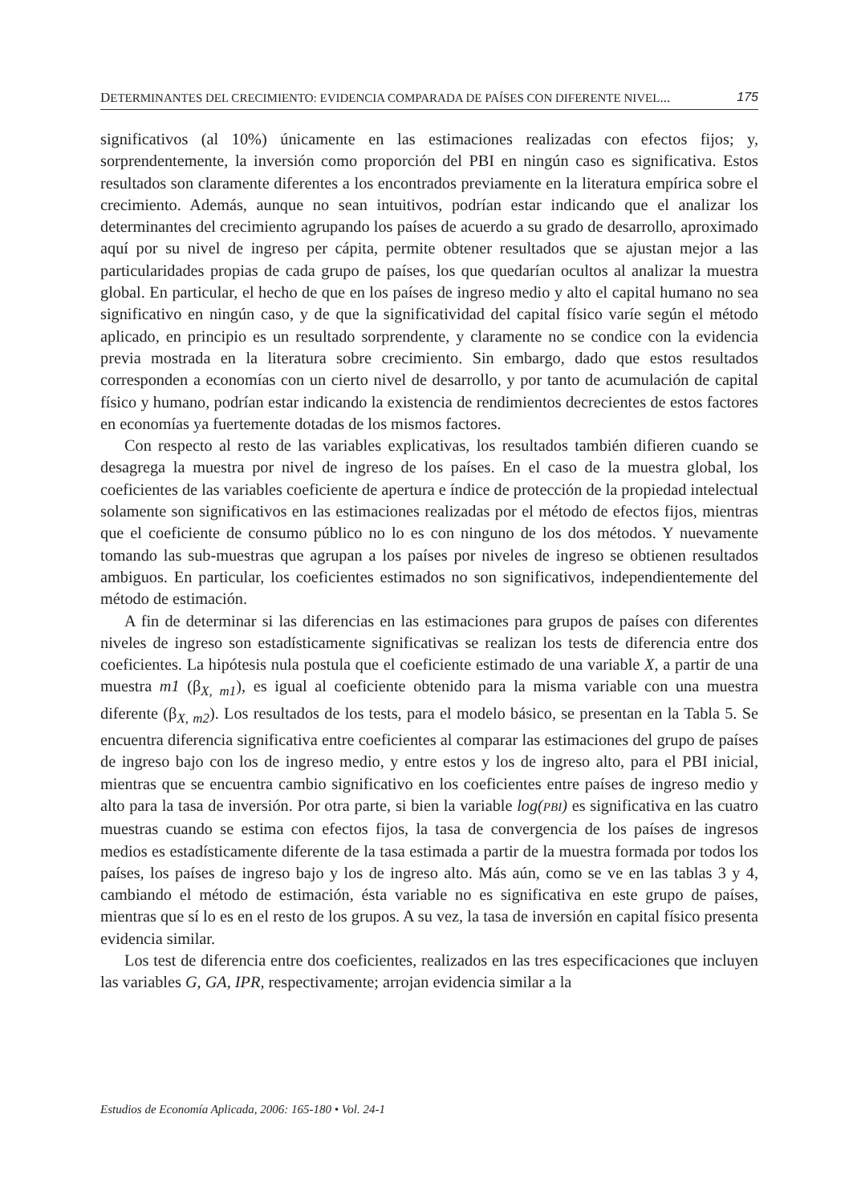DETERMINANTES DEL CRECIMIENTO: EVIDENCIA COMPARADA DE PAÍSES CON DIFERENTE NIVEL... 175
significativos (al 10%) únicamente en las estimaciones realizadas con efectos fijos; y, sorprendentemente, la inversión como proporción del PBI en ningún caso es significativa. Estos resultados son claramente diferentes a los encontrados previamente en la literatura empírica sobre el crecimiento. Además, aunque no sean intuitivos, podrían estar indicando que el analizar los determinantes del crecimiento agrupando los países de acuerdo a su grado de desarrollo, aproximado aquí por su nivel de ingreso per cápita, permite obtener resultados que se ajustan mejor a las particularidades propias de cada grupo de países, los que quedarían ocultos al analizar la muestra global. En particular, el hecho de que en los países de ingreso medio y alto el capital humano no sea significativo en ningún caso, y de que la significatividad del capital físico varíe según el método aplicado, en principio es un resultado sorprendente, y claramente no se condice con la evidencia previa mostrada en la literatura sobre crecimiento. Sin embargo, dado que estos resultados corresponden a economías con un cierto nivel de desarrollo, y por tanto de acumulación de capital físico y humano, podrían estar indicando la existencia de rendimientos decrecientes de estos factores en economías ya fuertemente dotadas de los mismos factores.
Con respecto al resto de las variables explicativas, los resultados también difieren cuando se desagrega la muestra por nivel de ingreso de los países. En el caso de la muestra global, los coeficientes de las variables coeficiente de apertura e índice de protección de la propiedad intelectual solamente son significativos en las estimaciones realizadas por el método de efectos fijos, mientras que el coeficiente de consumo público no lo es con ninguno de los dos métodos. Y nuevamente tomando las sub-muestras que agrupan a los países por niveles de ingreso se obtienen resultados ambiguos. En particular, los coeficientes estimados no son significativos, independientemente del método de estimación.
A fin de determinar si las diferencias en las estimaciones para grupos de países con diferentes niveles de ingreso son estadísticamente significativas se realizan los tests de diferencia entre dos coeficientes. La hipótesis nula postula que el coeficiente estimado de una variable X, a partir de una muestra m1 (β<sub>X, m1</sub>), es igual al coeficiente obtenido para la misma variable con una muestra diferente (β<sub>X, m2</sub>). Los resultados de los tests, para el modelo básico, se presentan en la Tabla 5. Se encuentra diferencia significativa entre coeficientes al comparar las estimaciones del grupo de países de ingreso bajo con los de ingreso medio, y entre estos y los de ingreso alto, para el PBI inicial, mientras que se encuentra cambio significativo en los coeficientes entre países de ingreso medio y alto para la tasa de inversión. Por otra parte, si bien la variable log(PBI) es significativa en las cuatro muestras cuando se estima con efectos fijos, la tasa de convergencia de los países de ingresos medios es estadísticamente diferente de la tasa estimada a partir de la muestra formada por todos los países, los países de ingreso bajo y los de ingreso alto. Más aún, como se ve en las tablas 3 y 4, cambiando el método de estimación, ésta variable no es significativa en este grupo de países, mientras que sí lo es en el resto de los grupos. A su vez, la tasa de inversión en capital físico presenta evidencia similar.
Los test de diferencia entre dos coeficientes, realizados en las tres especificaciones que incluyen las variables G, GA, IPR, respectivamente; arrojan evidencia similar a la
Estudios de Economía Aplicada, 2006: 165-180 • Vol. 24-1